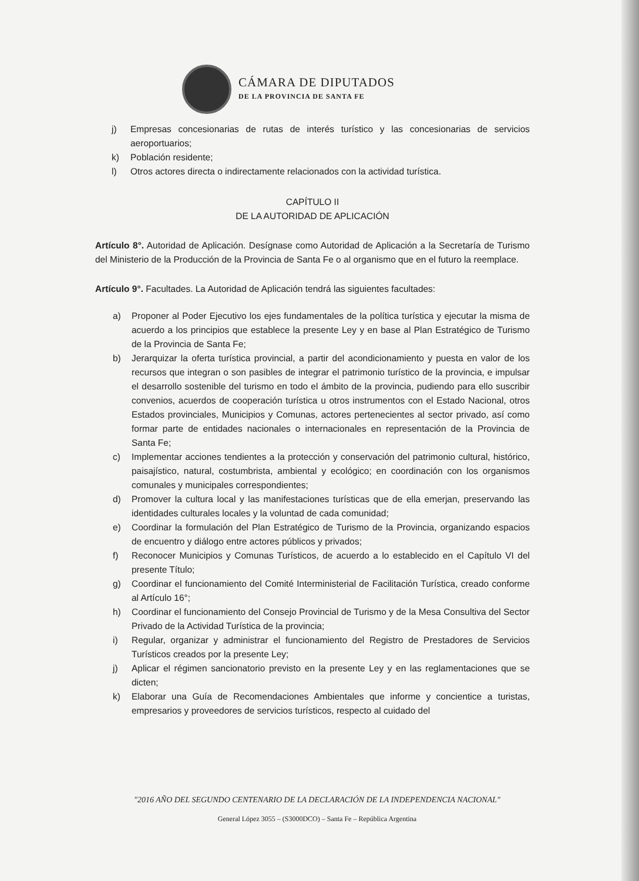CÁMARA DE DIPUTADOS
DE LA PROVINCIA DE SANTA FE
j) Empresas concesionarias de rutas de interés turístico y las concesionarias de servicios aeroportuarios;
k) Población residente;
l) Otros actores directa o indirectamente relacionados con la actividad turística.
CAPÍTULO II
DE LA AUTORIDAD DE APLICACIÓN
Artículo 8°. Autoridad de Aplicación. Desígnase como Autoridad de Aplicación a la Secretaría de Turismo del Ministerio de la Producción de la Provincia de Santa Fe o al organismo que en el futuro la reemplace.
Artículo 9°. Facultades. La Autoridad de Aplicación tendrá las siguientes facultades:
a) Proponer al Poder Ejecutivo los ejes fundamentales de la política turística y ejecutar la misma de acuerdo a los principios que establece la presente Ley y en base al Plan Estratégico de Turismo de la Provincia de Santa Fe;
b) Jerarquizar la oferta turística provincial, a partir del acondicionamiento y puesta en valor de los recursos que integran o son pasibles de integrar el patrimonio turístico de la provincia, e impulsar el desarrollo sostenible del turismo en todo el ámbito de la provincia, pudiendo para ello suscribir convenios, acuerdos de cooperación turística u otros instrumentos con el Estado Nacional, otros Estados provinciales, Municipios y Comunas, actores pertenecientes al sector privado, así como formar parte de entidades nacionales o internacionales en representación de la Provincia de Santa Fe;
c) Implementar acciones tendientes a la protección y conservación del patrimonio cultural, histórico, paisajístico, natural, costumbrista, ambiental y ecológico; en coordinación con los organismos comunales y municipales correspondientes;
d) Promover la cultura local y las manifestaciones turísticas que de ella emerjan, preservando las identidades culturales locales y la voluntad de cada comunidad;
e) Coordinar la formulación del Plan Estratégico de Turismo de la Provincia, organizando espacios de encuentro y diálogo entre actores públicos y privados;
f) Reconocer Municipios y Comunas Turísticos, de acuerdo a lo establecido en el Capítulo VI del presente Título;
g) Coordinar el funcionamiento del Comité Interministerial de Facilitación Turística, creado conforme al Artículo 16°;
h) Coordinar el funcionamiento del Consejo Provincial de Turismo y de la Mesa Consultiva del Sector Privado de la Actividad Turística de la provincia;
i) Regular, organizar y administrar el funcionamiento del Registro de Prestadores de Servicios Turísticos creados por la presente Ley;
j) Aplicar el régimen sancionatorio previsto en la presente Ley y en las reglamentaciones que se dicten;
k) Elaborar una Guía de Recomendaciones Ambientales que informe y concientice a turistas, empresarios y proveedores de servicios turísticos, respecto al cuidado del
"2016 AÑO DEL SEGUNDO CENTENARIO DE LA DECLARACIÓN DE LA INDEPENDENCIA NACIONAL"
General López 3055 – (S3000DCO) – Santa Fe – República Argentina